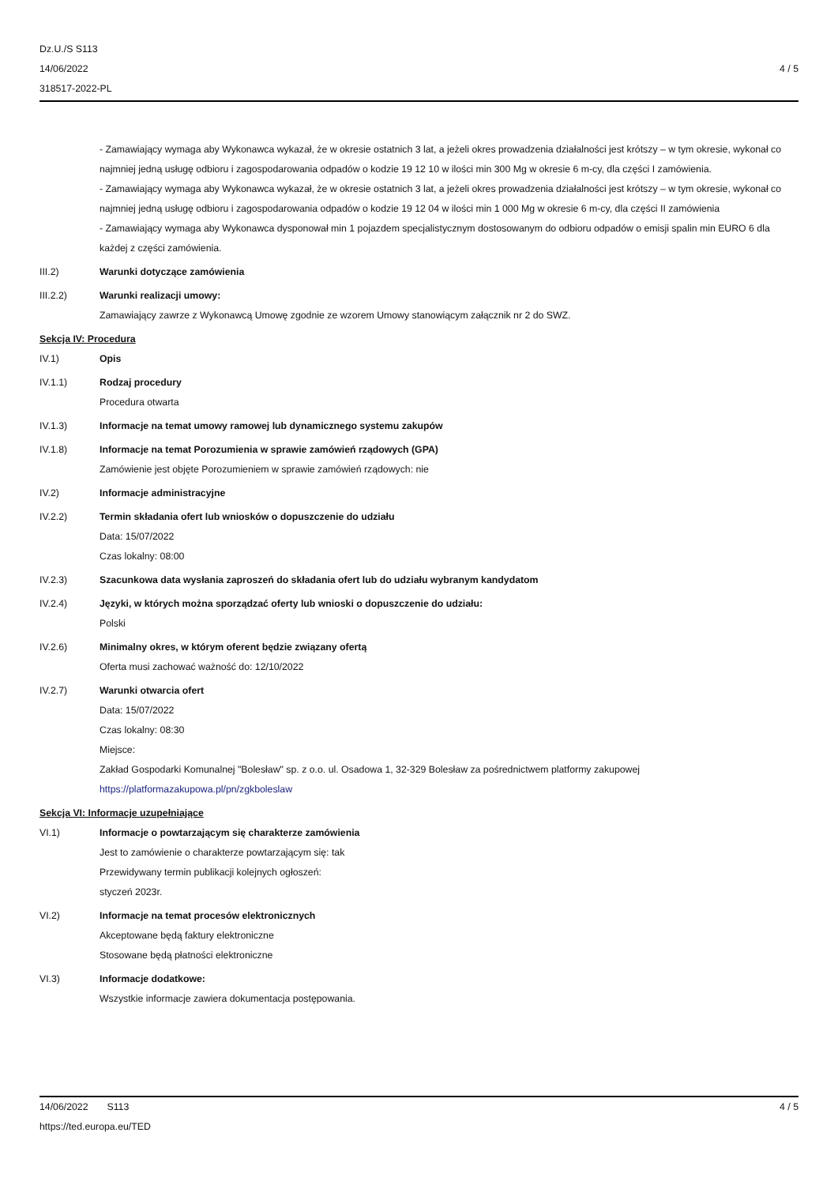Dz.U./S S113
14/06/2022
318517-2022-PL
4 / 5
- Zamawiający wymaga aby Wykonawca wykazał, że w okresie ostatnich 3 lat, a jeżeli okres prowadzenia działalności jest krótszy – w tym okresie, wykonał co najmniej jedną usługę odbioru i zagospodarowania odpadów o kodzie 19 12 10 w ilości min 300 Mg w okresie 6 m-cy, dla części I zamówienia.
- Zamawiający wymaga aby Wykonawca wykazał, że w okresie ostatnich 3 lat, a jeżeli okres prowadzenia działalności jest krótszy – w tym okresie, wykonał co najmniej jedną usługę odbioru i zagospodarowania odpadów o kodzie 19 12 04 w ilości min 1 000 Mg w okresie 6 m-cy, dla części II zamówienia
- Zamawiający wymaga aby Wykonawca dysponował min 1 pojazdem specjalistycznym dostosowanym do odbioru odpadów o emisji spalin min EURO 6 dla każdej z części zamówienia.
III.2) Warunki dotyczące zamówienia
III.2.2) Warunki realizacji umowy:
Zamawiający zawrze z Wykonawcą Umowę zgodnie ze wzorem Umowy stanowiącym załącznik nr 2 do SWZ.
Sekcja IV: Procedura
IV.1) Opis
IV.1.1) Rodzaj procedury
Procedura otwarta
IV.1.3) Informacje na temat umowy ramowej lub dynamicznego systemu zakupów
IV.1.8) Informacje na temat Porozumienia w sprawie zamówień rządowych (GPA)
Zamówienie jest objęte Porozumieniem w sprawie zamówień rządowych: nie
IV.2) Informacje administracyjne
IV.2.2) Termin składania ofert lub wniosków o dopuszczenie do udziału
Data: 15/07/2022
Czas lokalny: 08:00
IV.2.3) Szacunkowa data wysłania zaproszeń do składania ofert lub do udziału wybranym kandydatom
IV.2.4) Języki, w których można sporządzać oferty lub wnioski o dopuszczenie do udziału:
Polski
IV.2.6) Minimalny okres, w którym oferent będzie związany ofertą
Oferta musi zachować ważność do: 12/10/2022
IV.2.7) Warunki otwarcia ofert
Data: 15/07/2022
Czas lokalny: 08:30
Miejsce:
Zakład Gospodarki Komunalnej "Bolesław" sp. z o.o. ul. Osadowa 1, 32-329 Bolesław za pośrednictwem platformy zakupowej https://platformazakupowa.pl/pn/zgkboleslaw
Sekcja VI: Informacje uzupełniające
VI.1) Informacje o powtarzającym się charakterze zamówienia
Jest to zamówienie o charakterze powtarzającym się: tak
Przewidywany termin publikacji kolejnych ogłoszeń:
styczeń 2023r.
VI.2) Informacje na temat procesów elektronicznych
Akceptowane będą faktury elektroniczne
Stosowane będą płatności elektroniczne
VI.3) Informacje dodatkowe:
Wszystkie informacje zawiera dokumentacja postępowania.
14/06/2022 S113
https://ted.europa.eu/TED
4 / 5